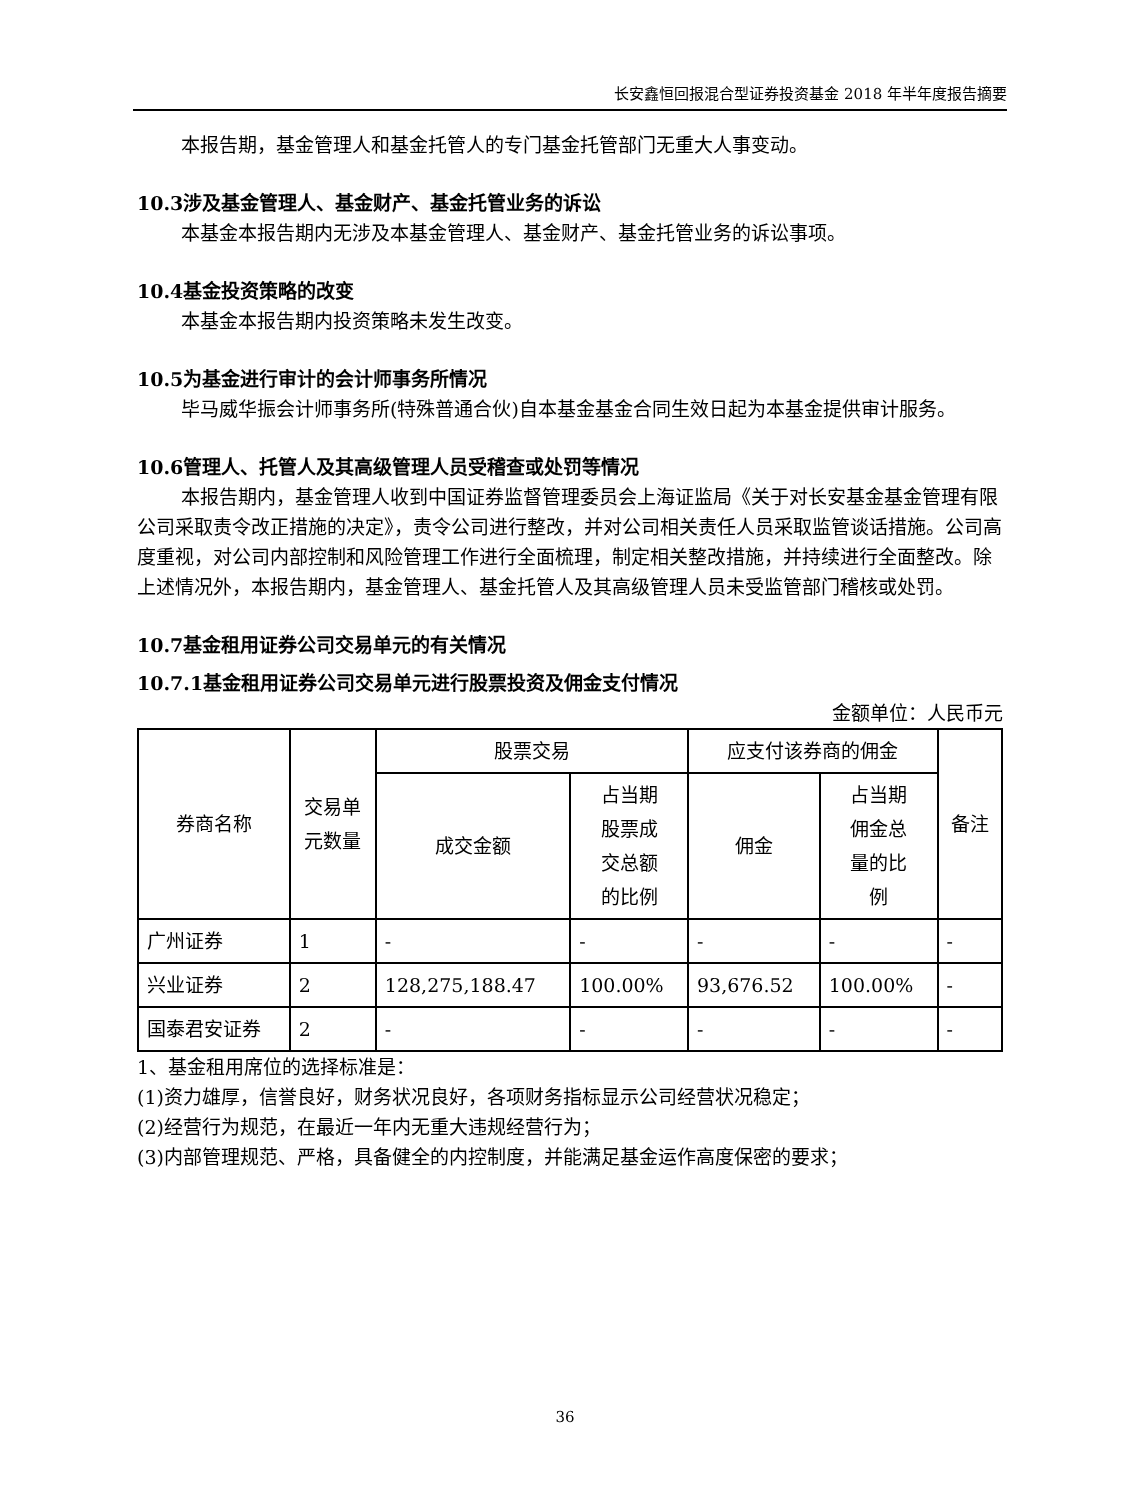长安鑫恒回报混合型证券投资基金 2018 年半年度报告摘要
本报告期，基金管理人和基金托管人的专门基金托管部门无重大人事变动。
10.3涉及基金管理人、基金财产、基金托管业务的诉讼
本基金本报告期内无涉及本基金管理人、基金财产、基金托管业务的诉讼事项。
10.4基金投资策略的改变
本基金本报告期内投资策略未发生改变。
10.5为基金进行审计的会计师事务所情况
毕马威华振会计师事务所(特殊普通合伙)自本基金基金合同生效日起为本基金提供审计服务。
10.6管理人、托管人及其高级管理人员受稽查或处罚等情况
本报告期内，基金管理人收到中国证券监督管理委员会上海证监局《关于对长安基金基金管理有限公司采取责令改正措施的决定》，责令公司进行整改，并对公司相关责任人员采取监管谈话措施。公司高度重视，对公司内部控制和风险管理工作进行全面梳理，制定相关整改措施，并持续进行全面整改。除上述情况外，本报告期内，基金管理人、基金托管人及其高级管理人员未受监管部门稽核或处罚。
10.7基金租用证券公司交易单元的有关情况
10.7.1基金租用证券公司交易单元进行股票投资及佣金支付情况
金额单位：人民币元
| 券商名称 | 交易单 元数量 | 股票交易 | | 应支付该券商的佣金 | | 备注 |
| --- | --- | --- | --- | --- | --- | --- |
| | | 成交金额 | 占当期 股票成 交总额 的比例 | 佣金 | 占当期 佣金总 量的比 例 | |
| 广州证券 | 1 | - | - | - | - | - |
| 兴业证券 | 2 | 128,275,188.47 | 100.00% | 93,676.52 | 100.00% | - |
| 国泰君安证券 | 2 | - | - | - | - | - |
1、基金租用席位的选择标准是：
(1)资力雄厚，信誉良好，财务状况良好，各项财务指标显示公司经营状况稳定；
(2)经营行为规范，在最近一年内无重大违规经营行为；
(3)内部管理规范、严格，具备健全的内控制度，并能满足基金运作高度保密的要求；
36